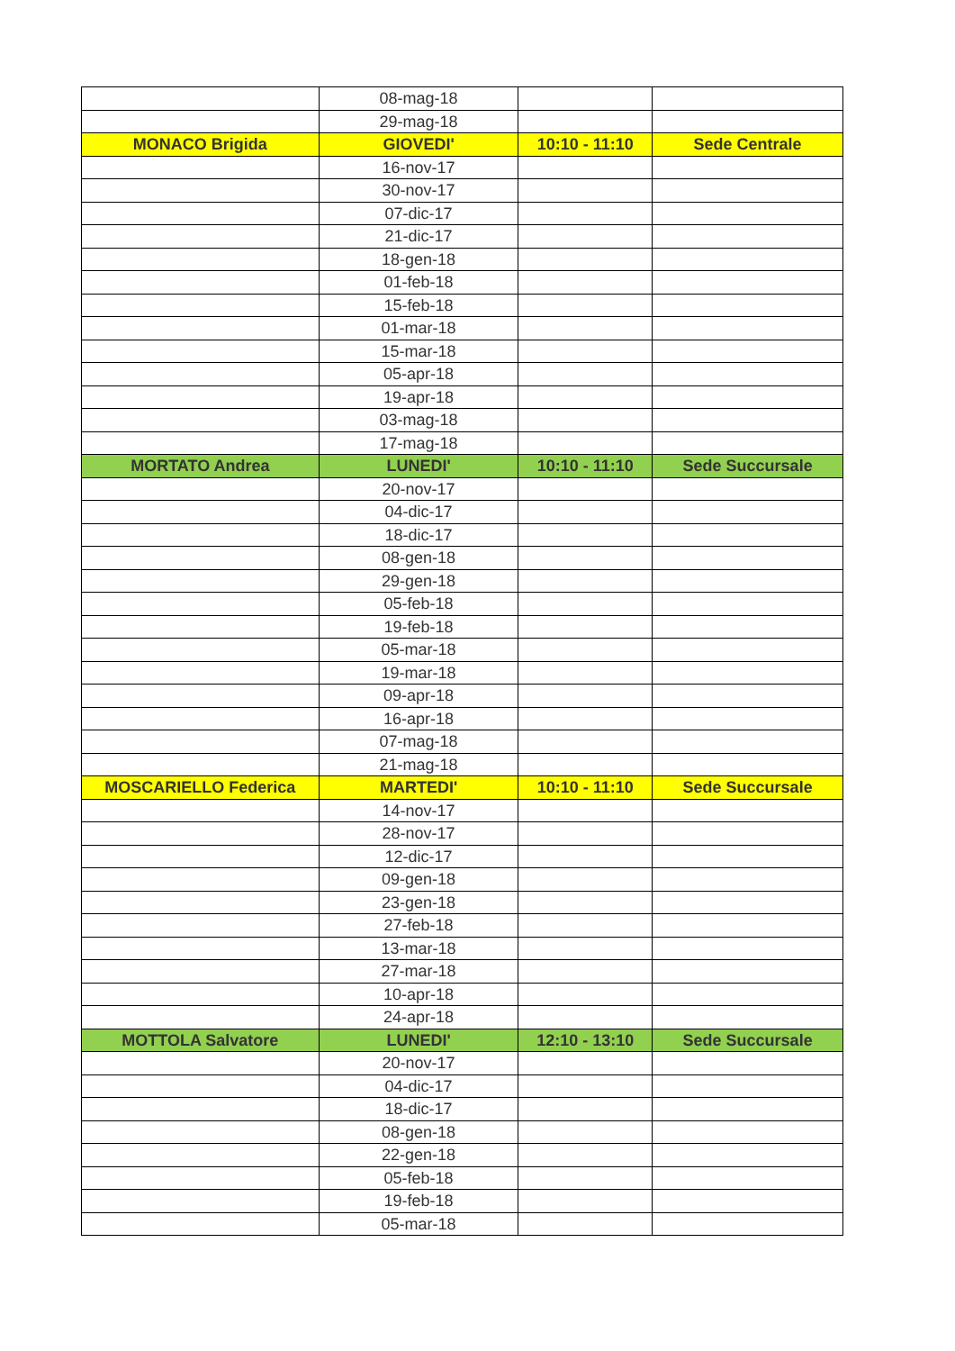| | 08-mag-18 | | |
| | 29-mag-18 | | |
| MONACO Brigida | GIOVEDI' | 10:10 - 11:10 | Sede Centrale |
| | 16-nov-17 | | |
| | 30-nov-17 | | |
| | 07-dic-17 | | |
| | 21-dic-17 | | |
| | 18-gen-18 | | |
| | 01-feb-18 | | |
| | 15-feb-18 | | |
| | 01-mar-18 | | |
| | 15-mar-18 | | |
| | 05-apr-18 | | |
| | 19-apr-18 | | |
| | 03-mag-18 | | |
| | 17-mag-18 | | |
| MORTATO Andrea | LUNEDI' | 10:10 - 11:10 | Sede Succursale |
| | 20-nov-17 | | |
| | 04-dic-17 | | |
| | 18-dic-17 | | |
| | 08-gen-18 | | |
| | 29-gen-18 | | |
| | 05-feb-18 | | |
| | 19-feb-18 | | |
| | 05-mar-18 | | |
| | 19-mar-18 | | |
| | 09-apr-18 | | |
| | 16-apr-18 | | |
| | 07-mag-18 | | |
| | 21-mag-18 | | |
| MOSCARIELLO Federica | MARTEDI' | 10:10 - 11:10 | Sede Succursale |
| | 14-nov-17 | | |
| | 28-nov-17 | | |
| | 12-dic-17 | | |
| | 09-gen-18 | | |
| | 23-gen-18 | | |
| | 27-feb-18 | | |
| | 13-mar-18 | | |
| | 27-mar-18 | | |
| | 10-apr-18 | | |
| | 24-apr-18 | | |
| MOTTOLA Salvatore | LUNEDI' | 12:10 - 13:10 | Sede Succursale |
| | 20-nov-17 | | |
| | 04-dic-17 | | |
| | 18-dic-17 | | |
| | 08-gen-18 | | |
| | 22-gen-18 | | |
| | 05-feb-18 | | |
| | 19-feb-18 | | |
| | 05-mar-18 | | |